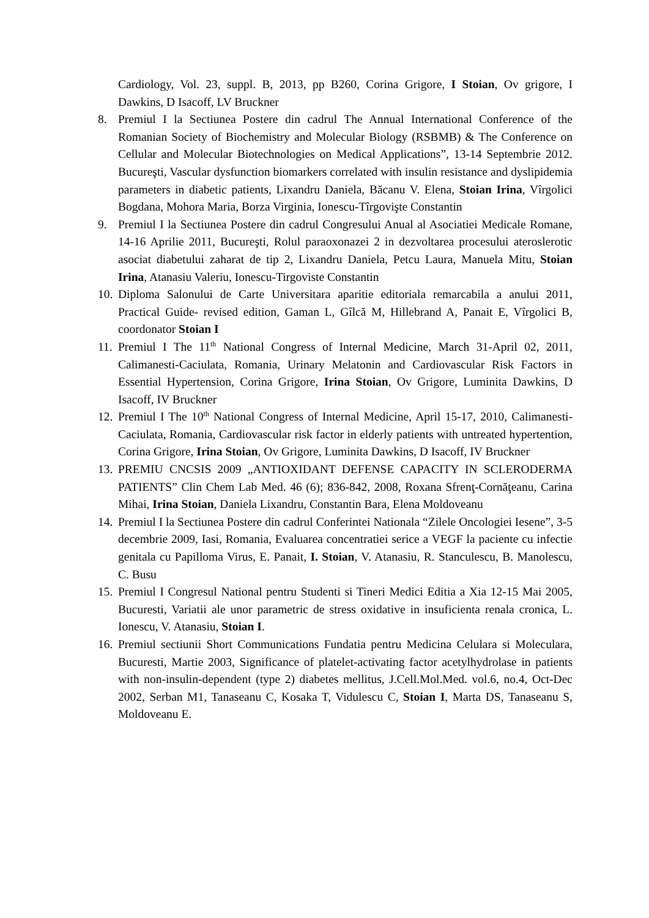Cardiology, Vol. 23, suppl. B, 2013, pp B260, Corina Grigore, I Stoian, Ov grigore, I Dawkins, D Isacoff, LV Bruckner
8. Premiul I la Sectiunea Postere din cadrul The Annual International Conference of the Romanian Society of Biochemistry and Molecular Biology (RSBMB) & The Conference on Cellular and Molecular Biotechnologies on Medical Applications”, 13-14 Septembrie 2012. Bucureşti, Vascular dysfunction biomarkers correlated with insulin resistance and dyslipidemia parameters in diabetic patients, Lixandru Daniela, Băcanu V. Elena, Stoian Irina, Vîrgolici Bogdana, Mohora Maria, Borza Virginia, Ionescu-Tîrgovişte Constantin
9. Premiul I la Sectiunea Postere din cadrul Congresului Anual al Asociatiei Medicale Romane, 14-16 Aprilie 2011, Bucureşti, Rolul paraoxonazei 2 in dezvoltarea procesului ateroslerotic asociat diabetului zaharat de tip 2, Lixandru Daniela, Petcu Laura, Manuela Mitu, Stoian Irina, Atanasiu Valeriu, Ionescu-Tirgoviste Constantin
10.
Diploma Salonului de Carte Universitara aparitie editoriala remarcabila a anului 2011, Practical Guide- revised edition, Gaman L, Gîlcă M, Hillebrand A, Panait E, Vîrgolici B, coordonator Stoian I
11.
Premiul I The 11<sup>th</sup> National Congress of Internal Medicine, March 31-April 02, 2011, Calimanesti-Caciulata, Romania, Urinary Melatonin and Cardiovascular Risk Factors in Essential Hypertension, Corina Grigore, Irina Stoian, Ov Grigore, Luminita Dawkins, D Isacoff, IV Bruckner
12.
Premiul I The 10<sup>th</sup> National Congress of Internal Medicine, April 15-17, 2010, Calimanesti-Caciulata, Romania, Cardiovascular risk factor in elderly patients with untreated hypertention, Corina Grigore, Irina Stoian, Ov Grigore, Luminita Dawkins, D Isacoff, IV Bruckner
13.
PREMIU CNCSIS 2009 „ANTIOXIDANT DEFENSE CAPACITY IN SCLERODERMA PATIENTS” Clin Chem Lab Med. 46 (6); 836-842, 2008, Roxana Sfrenţ-Cornăţeanu, Carina Mihai, Irina Stoian, Daniela Lixandru, Constantin Bara, Elena Moldoveanu
14.
Premiul I la Sectiunea Postere din cadrul Conferintei Nationala “Zilele Oncologiei Iesene”, 3-5 decembrie 2009, Iasi, Romania, Evaluarea concentratiei serice a VEGF la paciente cu infectie genitala cu Papilloma Virus, E. Panait, I. Stoian, V. Atanasiu, R. Stanculescu, B. Manolescu, C. Busu
15.
Premiul I Congresul National pentru Studenti si Tineri Medici Editia a Xia 12-15 Mai 2005, Bucuresti, Variatii ale unor parametric de stress oxidative in insuficienta renala cronica, L. Ionescu, V. Atanasiu, Stoian I.
16.
Premiul sectiunii Short Communications Fundatia pentru Medicina Celulara si Moleculara, Bucuresti, Martie 2003, Significance of platelet-activating factor acetylhydrolase in patients with non-insulin-dependent (type 2) diabetes mellitus, J.Cell.Mol.Med. vol.6, no.4, Oct-Dec 2002, Serban M1, Tanaseanu C, Kosaka T, Vidulescu C, Stoian I, Marta DS, Tanaseanu S, Moldoveanu E.